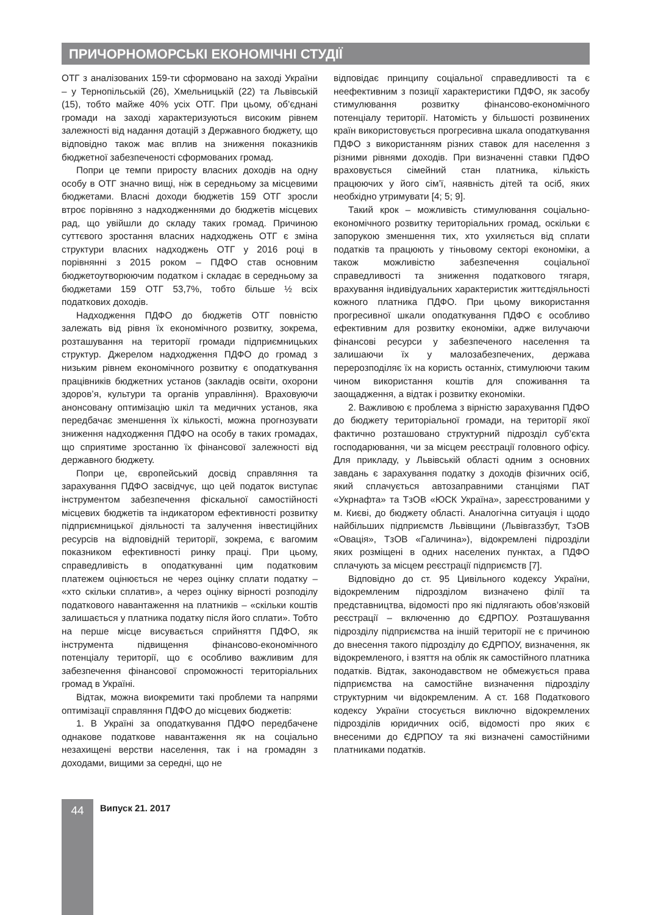ПРИЧОРНОМОРСЬКІ ЕКОНОМІЧНІ СТУДІЇ
ОТГ з аналізованих 159-ти сформовано на заході України – у Тернопільській (26), Хмельницькій (22) та Львівській (15), тобто майже 40% усіх ОТГ. При цьому, об’єднані громади на заході характеризуються високим рівнем залежності від надання дотацій з Державного бюджету, що відповідно також має вплив на зниження показників бюджетної забезпеченості сформованих громад.
Попри це темпи приросту власних доходів на одну особу в ОТГ значно вищі, ніж в середньому за місцевими бюджетами. Власні доходи бюджетів 159 ОТГ зросли втроє порівняно з надходженнями до бюджетів місцевих рад, що увійшли до складу таких громад. Причиною суттєвого зростання власних надходжень ОТГ є зміна структури власних надходжень ОТГ у 2016 році в порівнянні з 2015 роком – ПДФО став основним бюджетоутворюючим податком і складає в середньому за бюджетами 159 ОТГ 53,7%, тобто більше ½ всіх податкових доходів.
Надходження ПДФО до бюджетів ОТГ повністю залежать від рівня їх економічного розвитку, зокрема, розташування на території громади підприємницьких структур. Джерелом надходження ПДФО до громад з низьким рівнем економічного розвитку є оподаткування працівників бюджетних установ (закладів освіти, охорони здоров’я, культури та органів управління). Враховуючи анонсовану оптимізацію шкіл та медичних установ, яка передбачає зменшення їх кількості, можна прогнозувати зниження надходження ПДФО на особу в таких громадах, що сприятиме зростанню їх фінансової залежності від державного бюджету.
Попри це, європейський досвід справляння та зарахування ПДФО засвідчує, що цей податок виступає інструментом забезпечення фіскальної самостійності місцевих бюджетів та індикатором ефективності розвитку підприємницької діяльності та залучення інвестиційних ресурсів на відповідній території, зокрема, є вагомим показником ефективності ринку праці. При цьому, справедливість в оподаткуванні цим податковим платежем оцінюється не через оцінку сплати податку – «хто скільки сплатив», а через оцінку вірності розподілу податкового навантаження на платників – «скільки коштів залишається у платника податку після його сплати». Тобто на перше місце висувається сприйняття ПДФО, як інструмента підвищення фінансово-економічного потенціалу території, що є особливо важливим для забезпечення фінансової спроможності територіальних громад в Україні.
Відтак, можна виокремити такі проблеми та напрями оптимізації справляння ПДФО до місцевих бюджетів:
1. В Україні за оподаткування ПДФО передбачене однакове податкове навантаження як на соціально незахищені верстви населення, так і на громадян з доходами, вищими за середні, що не
відповідає принципу соціальної справедливості та є неефективним з позиції характеристики ПДФО, як засобу стимулювання розвитку фінансово-економічного потенціалу території. Натомість у більшості розвинених країн використовується прогресивна шкала оподаткування ПДФО з використанням різних ставок для населення з різними рівнями доходів. При визначенні ставки ПДФО враховується сімейний стан платника, кількість працюючих у його сім’ї, наявність дітей та осіб, яких необхідно утримувати [4; 5; 9].
Такий крок – можливість стимулювання соціально-економічного розвитку територіальних громад, оскільки є запорукою зменшення тих, хто ухиляється від сплати податків та працюють у тіньовому секторі економіки, а також можливістю забезпечення соціальної справедливості та зниження податкового тягаря, врахування індивідуальних характеристик життєдіяльності кожного платника ПДФО. При цьому використання прогресивної шкали оподаткування ПДФО є особливо ефективним для розвитку економіки, адже вилучаючи фінансові ресурси у забезпеченого населення та залишаючи їх у малозабезпечених, держава перерозподіляє їх на користь останніх, стимулюючи таким чином використання коштів для споживання та заощадження, а відтак і розвитку економіки.
2. Важливою є проблема з вірністю зарахування ПДФО до бюджету територіальної громади, на території якої фактично розташовано структурний підрозділ суб’єкта господарювання, чи за місцем реєстрації головного офісу. Для прикладу, у Львівській області одним з основних завдань є зарахування податку з доходів фізичних осіб, який сплачується автозаправними станціями ПАТ «Укрнафта» та ТзОВ «ЮСК Україна», зареєстрованими у м. Києві, до бюджету області. Аналогічна ситуація і щодо найбільших підприємств Львівщини (Львівгаззбут, ТзОВ «Овація», ТзОВ «Галичина»), відокремлені підрозділи яких розміщені в одних населених пунктах, а ПДФО сплачують за місцем реєстрації підприємств [7].
Відповідно до ст. 95 Цивільного кодексу України, відокремленим підрозділом визначено філії та представництва, відомості про які підлягають обов’язковій реєстрації – включенню до ЄДРПОУ. Розташування підрозділу підприємства на іншій території не є причиною до внесення такого підрозділу до ЄДРПОУ, визначення, як відокремленого, і взяття на облік як самостійного платника податків. Відтак, законодавством не обмежується права підприємства на самостійне визначення підрозділу структурним чи відокремленим. А ст. 168 Податкового кодексу України стосується виключно відокремлених підрозділів юридичних осіб, відомості про яких є внесеними до ЄДРПОУ та які визначені самостійними платниками податків.
44 Випуск 21. 2017